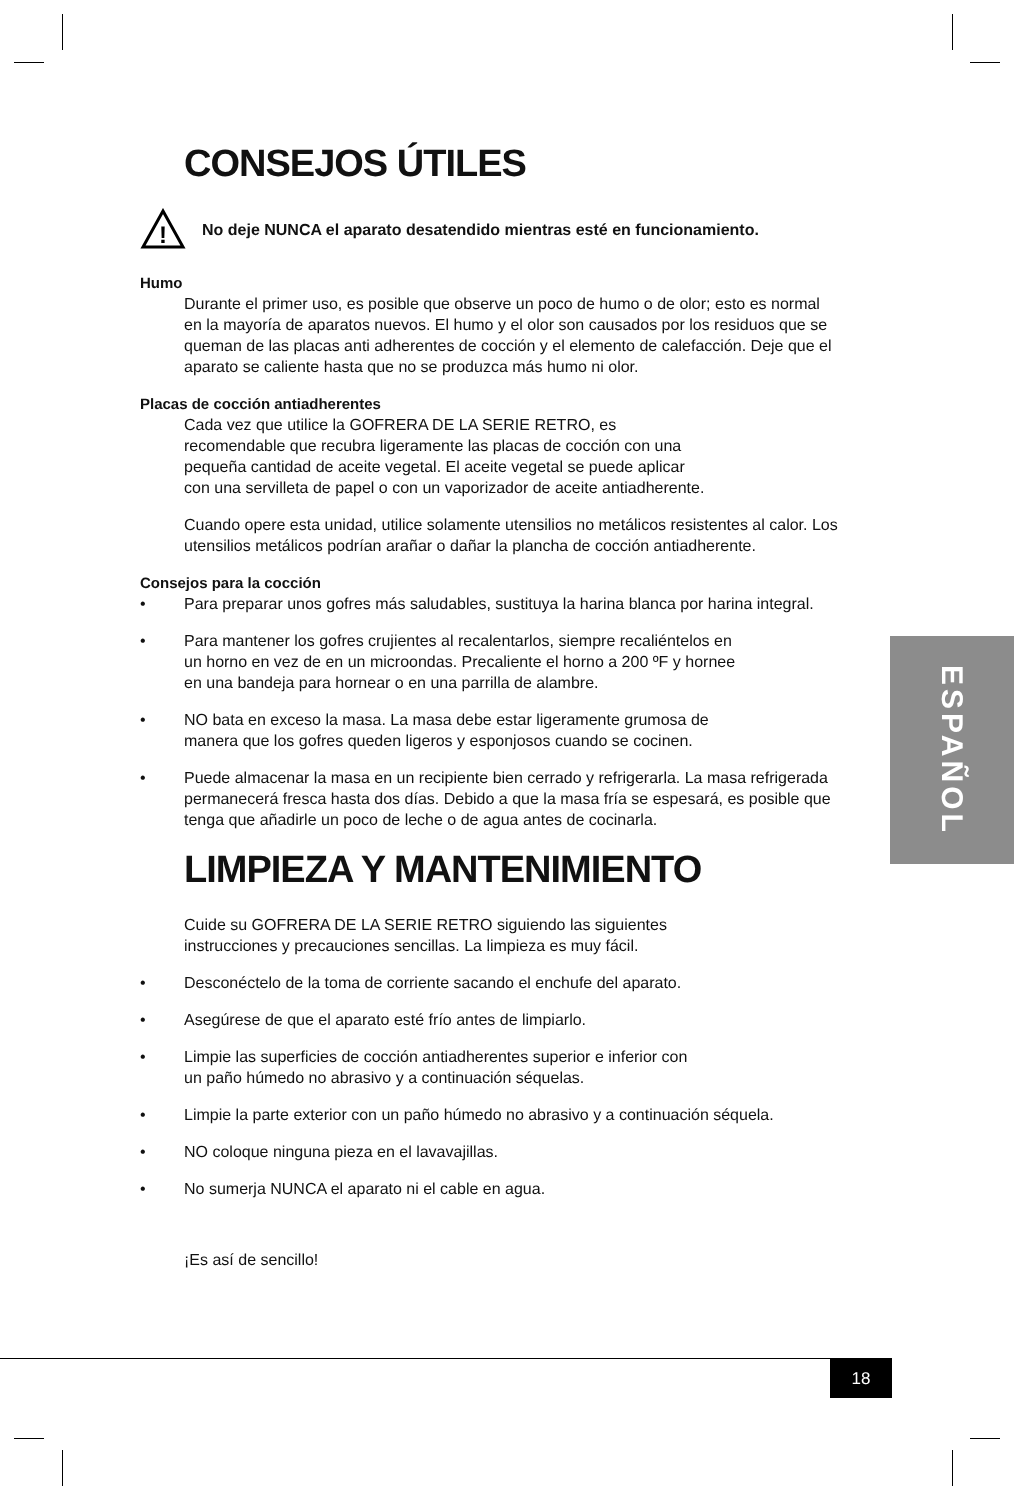CONSEJOS ÚTILES
!
No deje NUNCA el aparato desatendido mientras esté en funcionamiento.
Humo
Durante el primer uso, es posible que observe un poco de humo o de olor; esto es normal en la mayoría de aparatos nuevos. El humo y el olor son causados por los residuos que se queman de las placas anti adherentes de cocción y el elemento de calefacción. Deje que el aparato se caliente hasta que no se produzca más humo ni olor.
Placas de cocción antiadherentes
Cada vez que utilice la GOFRERA DE LA SERIE RETRO, es recomendable que recubra ligeramente las placas de cocción con una pequeña cantidad de aceite vegetal. El aceite vegetal se puede aplicar con una servilleta de papel o con un vaporizador de aceite antiadherente.
Cuando opere esta unidad, utilice solamente utensilios no metálicos resistentes al calor. Los utensilios metálicos podrían arañar o dañar la plancha de cocción antiadherente.
Consejos para la cocción
• Para preparar unos gofres más saludables, sustituya la harina blanca por harina integral.
• Para mantener los gofres crujientes al recalentarlos, siempre recaliéntelos en un horno en vez de en un microondas. Precaliente el horno a 200 ºF y hornee en una bandeja para hornear o en una parrilla de alambre.
• NO bata en exceso la masa. La masa debe estar ligeramente grumosa de manera que los gofres queden ligeros y esponjosos cuando se cocinen.
• Puede almacenar la masa en un recipiente bien cerrado y refrigerarla. La masa refrigerada permanecerá fresca hasta dos días. Debido a que la masa fría se espesará, es posible que tenga que añadirle un poco de leche o de agua antes de cocinarla.
LIMPIEZA Y MANTENIMIENTO
Cuide su GOFRERA DE LA SERIE RETRO siguiendo las siguientes instrucciones y precauciones sencillas. La limpieza es muy fácil.
• Desconéctelo de la toma de corriente sacando el enchufe del aparato.
• Asegúrese de que el aparato esté frío antes de limpiarlo.
• Limpie las superficies de cocción antiadherentes superior e inferior con un paño húmedo no abrasivo y a continuación séquelas.
• Limpie la parte exterior con un paño húmedo no abrasivo y a continuación séquela.
• NO coloque ninguna pieza en el lavavajillas.
• No sumerja NUNCA el aparato ni el cable en agua.
¡Es así de sencillo!
ESPAÑOL
18